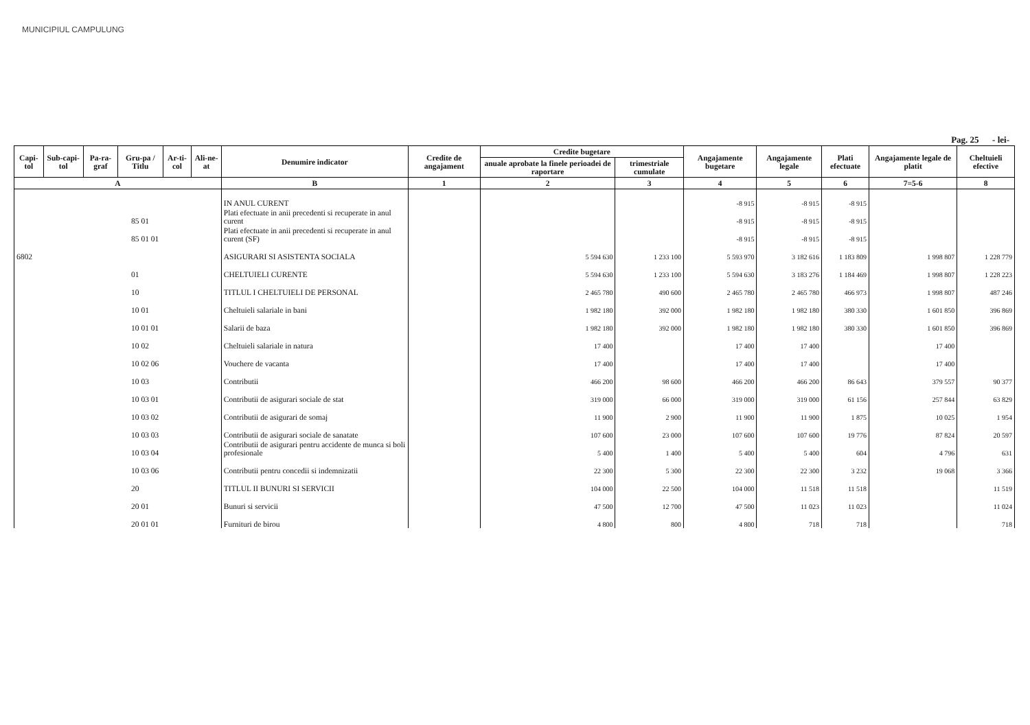MUNICIPIUL CAMPULUNG
Pag. 25 - lei-
| Capi-tol | Sub-capi-tol | Pa-ra-graf | Gru-pa / Titlu | Ar-ti-col | Ali-ne-at | Denumire indicator | Credite de angajament | Credite bugetare | | Angajamente bugetare | Angajamente legale | Plati efectuate | Angajamente legale de platit | Cheltuieli efective |
| --- | --- | --- | --- | --- | --- | --- | --- | --- | --- | --- | --- | --- | --- | --- |
| | | | | | | | | anuale aprobate la finele perioadei de raportare | trimestriale cumulate | | | | | |
| A | | | | | | B | 1 | 2 | 3 | 4 | 5 | 6 | 7=5-6 | 8 |
| | | | | | | IN ANUL CURENT | | | | -8 915 | -8 915 | -8 915 | | |
| 85 01 | | | | | | Plati efectuate in anii precedenti si recuperate in anul curent | | | | -8 915 | -8 915 | -8 915 | | |
| 85 01 01 | | | | | | Plati efectuate in anii precedenti si recuperate in anul curent (SF) | | | | -8 915 | -8 915 | -8 915 | | |
| 6802 | | | | | | ASIGURARI SI ASISTENTA SOCIALA | | 5 594 630 | 1 233 100 | 5 593 970 | 3 182 616 | 1 183 809 | 1 998 807 | 1 228 779 |
| 01 | | | | | | CHELTUIELI CURENTE | | 5 594 630 | 1 233 100 | 5 594 630 | 3 183 276 | 1 184 469 | 1 998 807 | 1 228 223 |
| 10 | | | | | | TITLUL I CHELTUIELI DE PERSONAL | | 2 465 780 | 490 600 | 2 465 780 | 2 465 780 | 466 973 | 1 998 807 | 487 246 |
| 10 01 | | | | | | Cheltuieli salariale in bani | | 1 982 180 | 392 000 | 1 982 180 | 1 982 180 | 380 330 | 1 601 850 | 396 869 |
| 10 01 01 | | | | | | Salarii de baza | | 1 982 180 | 392 000 | 1 982 180 | 1 982 180 | 380 330 | 1 601 850 | 396 869 |
| 10 02 | | | | | | Cheltuieli salariale in natura | | 17 400 | | 17 400 | 17 400 | | 17 400 | |
| 10 02 06 | | | | | | Vouchere de vacanta | | 17 400 | | 17 400 | 17 400 | | 17 400 | |
| 10 03 | | | | | | Contributii | | 466 200 | 98 600 | 466 200 | 466 200 | 86 643 | 379 557 | 90 377 |
| 10 03 01 | | | | | | Contributii de asigurari sociale de stat | | 319 000 | 66 000 | 319 000 | 319 000 | 61 156 | 257 844 | 63 829 |
| 10 03 02 | | | | | | Contributii de asigurari de somaj | | 11 900 | 2 900 | 11 900 | 11 900 | 1 875 | 10 025 | 1 954 |
| 10 03 03 | | | | | | Contributii de asigurari sociale de sanatate | | 107 600 | 23 000 | 107 600 | 107 600 | 19 776 | 87 824 | 20 597 |
| 10 03 04 | | | | | | Contributii de asigurari pentru accidente de munca si boli profesionale | | 5 400 | 1 400 | 5 400 | 5 400 | 604 | 4 796 | 631 |
| 10 03 06 | | | | | | Contributii pentru concedii si indemnizatii | | 22 300 | 5 300 | 22 300 | 22 300 | 3 232 | 19 068 | 3 366 |
| 20 | | | | | | TITLUL II BUNURI SI SERVICII | | 104 000 | 22 500 | 104 000 | 11 518 | 11 518 | | 11 519 |
| 20 01 | | | | | | Bunuri si servicii | | 47 500 | 12 700 | 47 500 | 11 023 | 11 023 | | 11 024 |
| 20 01 01 | | | | | | Furnituri de birou | | 4 800 | 800 | 4 800 | 718 | 718 | | 718 |